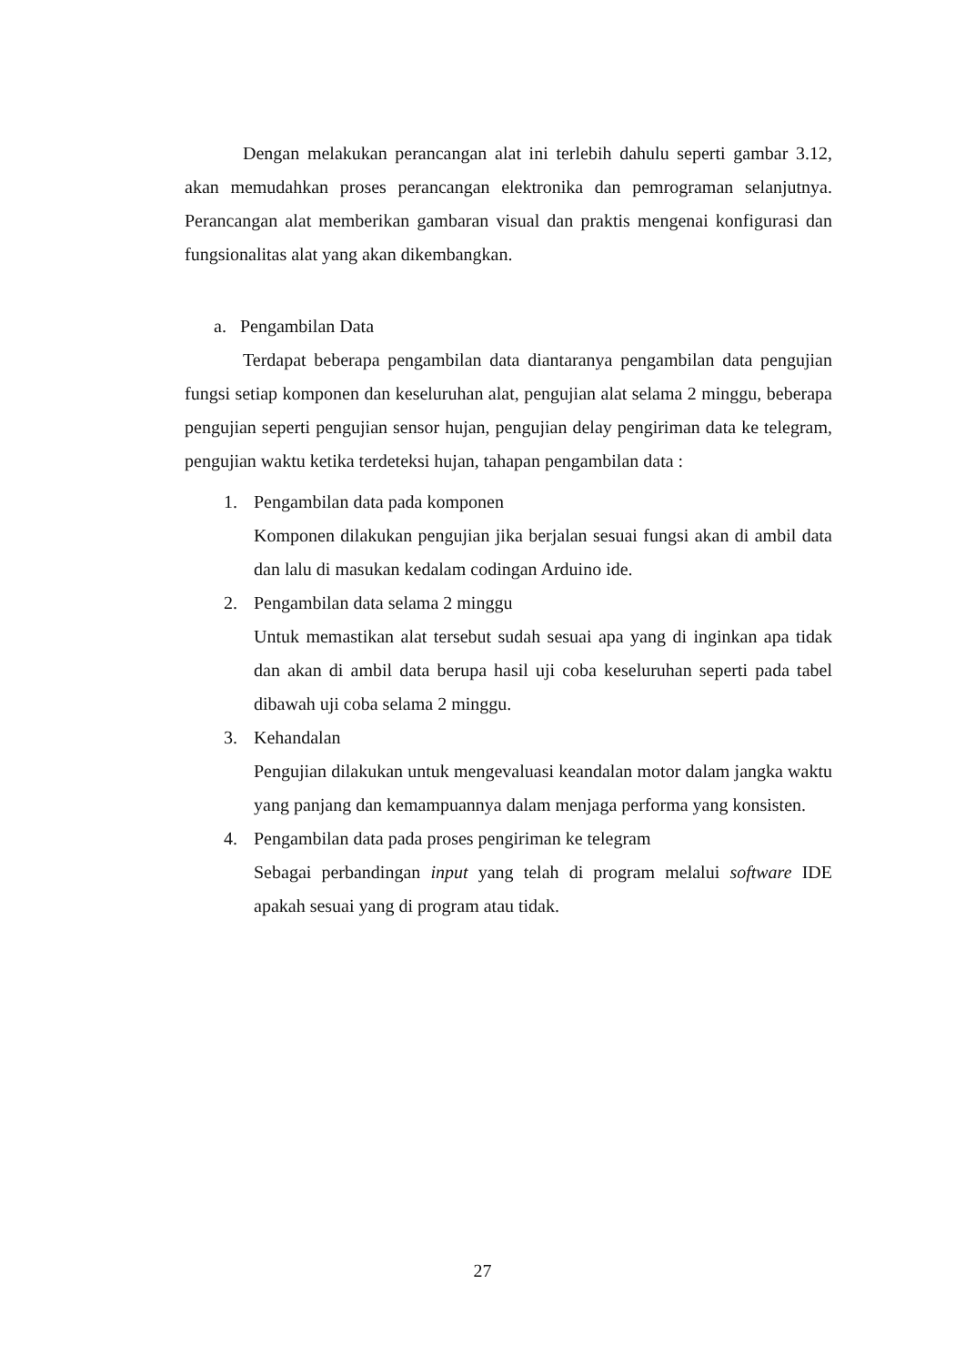Dengan melakukan perancangan alat ini terlebih dahulu seperti gambar 3.12, akan memudahkan proses perancangan elektronika dan pemrograman selanjutnya. Perancangan alat memberikan gambaran visual dan praktis mengenai konfigurasi dan fungsionalitas alat yang akan dikembangkan.
a. Pengambilan Data
Terdapat beberapa pengambilan data diantaranya pengambilan data pengujian fungsi setiap komponen dan keseluruhan alat, pengujian alat selama 2 minggu, beberapa pengujian seperti pengujian sensor hujan, pengujian delay pengiriman data ke telegram, pengujian waktu ketika terdeteksi hujan, tahapan pengambilan data :
1. Pengambilan data pada komponen
Komponen dilakukan pengujian jika berjalan sesuai fungsi akan di ambil data dan lalu di masukan kedalam codingan Arduino ide.
2. Pengambilan data selama 2 minggu
Untuk memastikan alat tersebut sudah sesuai apa yang di inginkan apa tidak dan akan di ambil data berupa hasil uji coba keseluruhan seperti pada tabel dibawah uji coba selama 2 minggu.
3. Kehandalan
Pengujian dilakukan untuk mengevaluasi keandalan motor dalam jangka waktu yang panjang dan kemampuannya dalam menjaga performa yang konsisten.
4. Pengambilan data pada proses pengiriman ke telegram
Sebagai perbandingan input yang telah di program melalui software IDE apakah sesuai yang di program atau tidak.
27